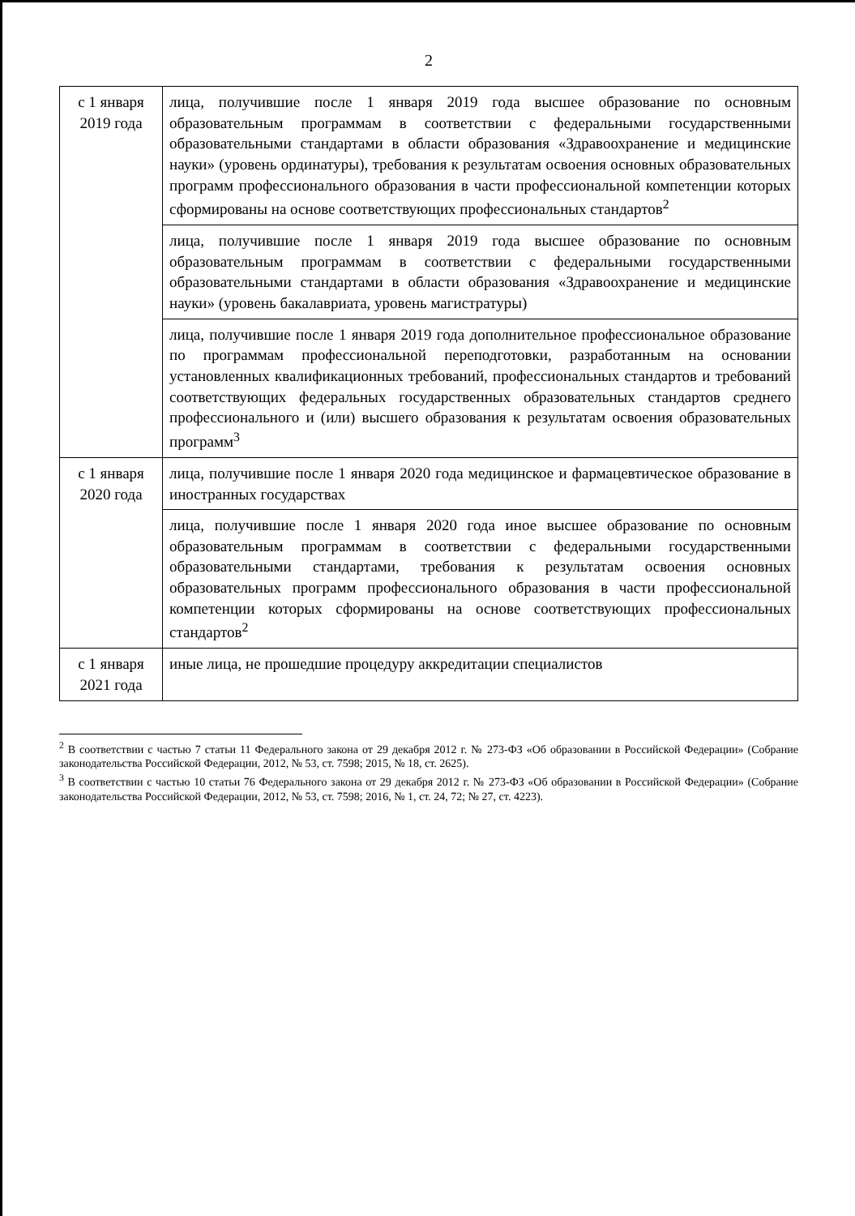2
| с 1 января 2019 года | лица, получившие после 1 января 2019 года высшее образование по основным образовательным программам в соответствии с федеральными государственными образовательными стандартами в области образования «Здравоохранение и медицинские науки» (уровень ординатуры), требования к результатам освоения основных образовательных программ профессионального образования в части профессиональной компетенции которых сформированы на основе соответствующих профессиональных стандартов<sup>2</sup> |
| | лица, получившие после 1 января 2019 года высшее образование по основным образовательным программам в соответствии с федеральными государственными образовательными стандартами в области образования «Здравоохранение и медицинские науки» (уровень бакалавриата, уровень магистратуры) |
| | лица, получившие после 1 января 2019 года дополнительное профессиональное образование по программам профессиональной переподготовки, разработанным на основании установленных квалификационных требований, профессиональных стандартов и требований соответствующих федеральных государственных образовательных стандартов среднего профессионального и (или) высшего образования к результатам освоения образовательных программ<sup>3</sup> |
| с 1 января 2020 года | лица, получившие после 1 января 2020 года медицинское и фармацевтическое образование в иностранных государствах |
| | лица, получившие после 1 января 2020 года иное высшее образование по основным образовательным программам в соответствии с федеральными государственными образовательными стандартами, требования к результатам освоения основных образовательных программ профессионального образования в части профессиональной компетенции которых сформированы на основе соответствующих профессиональных стандартов<sup>2</sup> |
| с 1 января 2021 года | иные лица, не прошедшие процедуру аккредитации специалистов |
<sup>2</sup> В соответствии с частью 7 статьи 11 Федерального закона от 29 декабря 2012 г. № 273-ФЗ «Об образовании в Российской Федерации» (Собрание законодательства Российской Федерации, 2012, № 53, ст. 7598; 2015, № 18, ст. 2625).
<sup>3</sup> В соответствии с частью 10 статьи 76 Федерального закона от 29 декабря 2012 г. № 273-ФЗ «Об образовании в Российской Федерации» (Собрание законодательства Российской Федерации, 2012, № 53, ст. 7598; 2016, № 1, ст. 24, 72; № 27, ст. 4223).